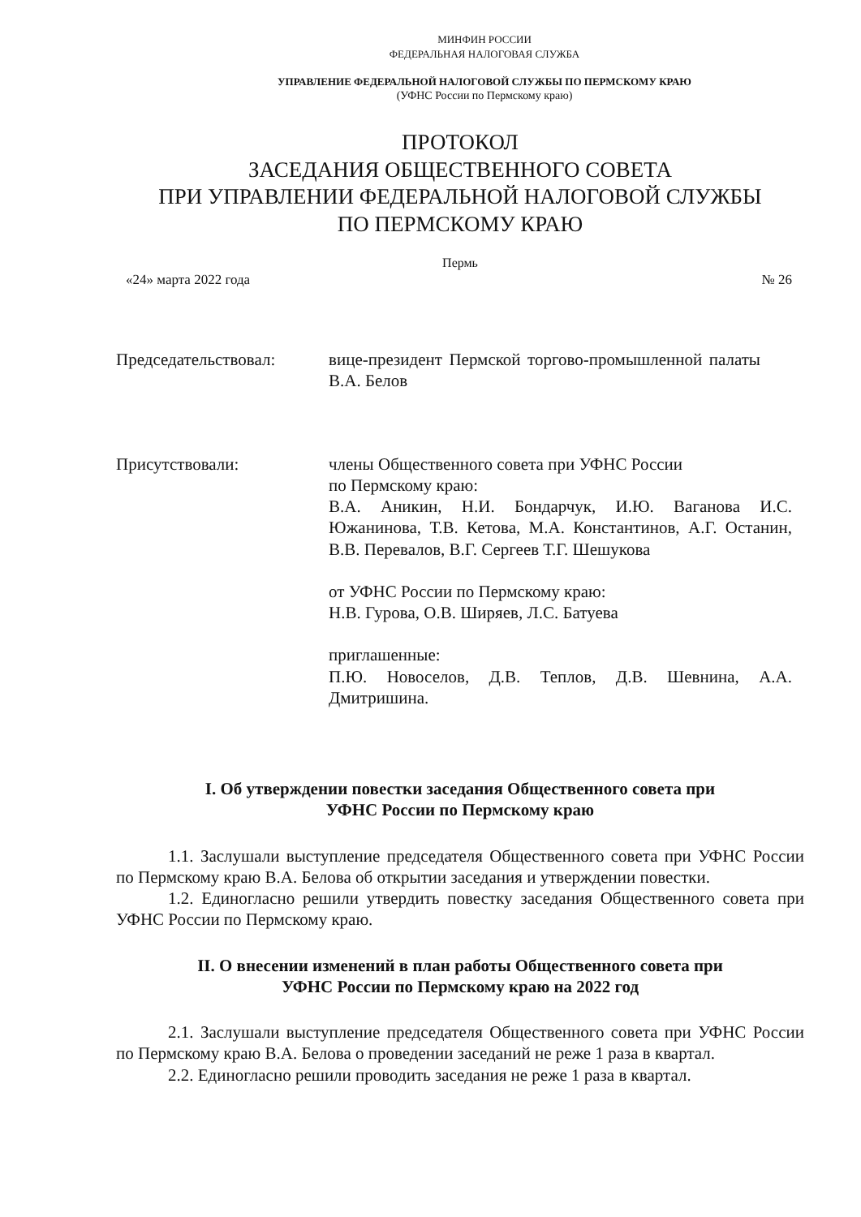МИНФИН РОССИИ
ФЕДЕРАЛЬНАЯ НАЛОГОВАЯ СЛУЖБА
УПРАВЛЕНИЕ ФЕДЕРАЛЬНОЙ НАЛОГОВОЙ СЛУЖБЫ ПО ПЕРМСКОМУ КРАЮ
(УФНС России по Пермскому краю)
ПРОТОКОЛ
ЗАСЕДАНИЯ ОБЩЕСТВЕННОГО СОВЕТА
ПРИ УПРАВЛЕНИИ ФЕДЕРАЛЬНОЙ НАЛОГОВОЙ СЛУЖБЫ
ПО ПЕРМСКОМУ КРАЮ
Пермь
«24» марта 2022 года № 26
Председательствовал: вице-президент Пермской торгово-промышленной палаты В.А. Белов
Присутствовали: члены Общественного совета при УФНС России
по Пермскому краю:
В.А. Аникин, Н.И. Бондарчук, И.Ю. Ваганова И.С. Южанинова, Т.В. Кетова, М.А. Константинов, А.Г. Останин, В.В. Перевалов, В.Г. Сергеев Т.Г. Шешукова
от УФНС России по Пермскому краю:
Н.В. Гурова, О.В. Ширяев, Л.С. Батуева
приглашенные:
П.Ю. Новоселов, Д.В. Теплов, Д.В. Шевнина, А.А. Дмитришина.
I. Об утверждении повестки заседания Общественного совета при
УФНС России по Пермскому краю
1.1. Заслушали выступление председателя Общественного совета при УФНС России по Пермскому краю В.А. Белова об открытии заседания и утверждении повестки.
1.2. Единогласно решили утвердить повестку заседания Общественного совета при УФНС России по Пермскому краю.
II. О внесении изменений в план работы Общественного совета при
УФНС России по Пермскому краю на 2022 год
2.1. Заслушали выступление председателя Общественного совета при УФНС России по Пермскому краю В.А. Белова о проведении заседаний не реже 1 раза в квартал.
2.2. Единогласно решили проводить заседания не реже 1 раза в квартал.